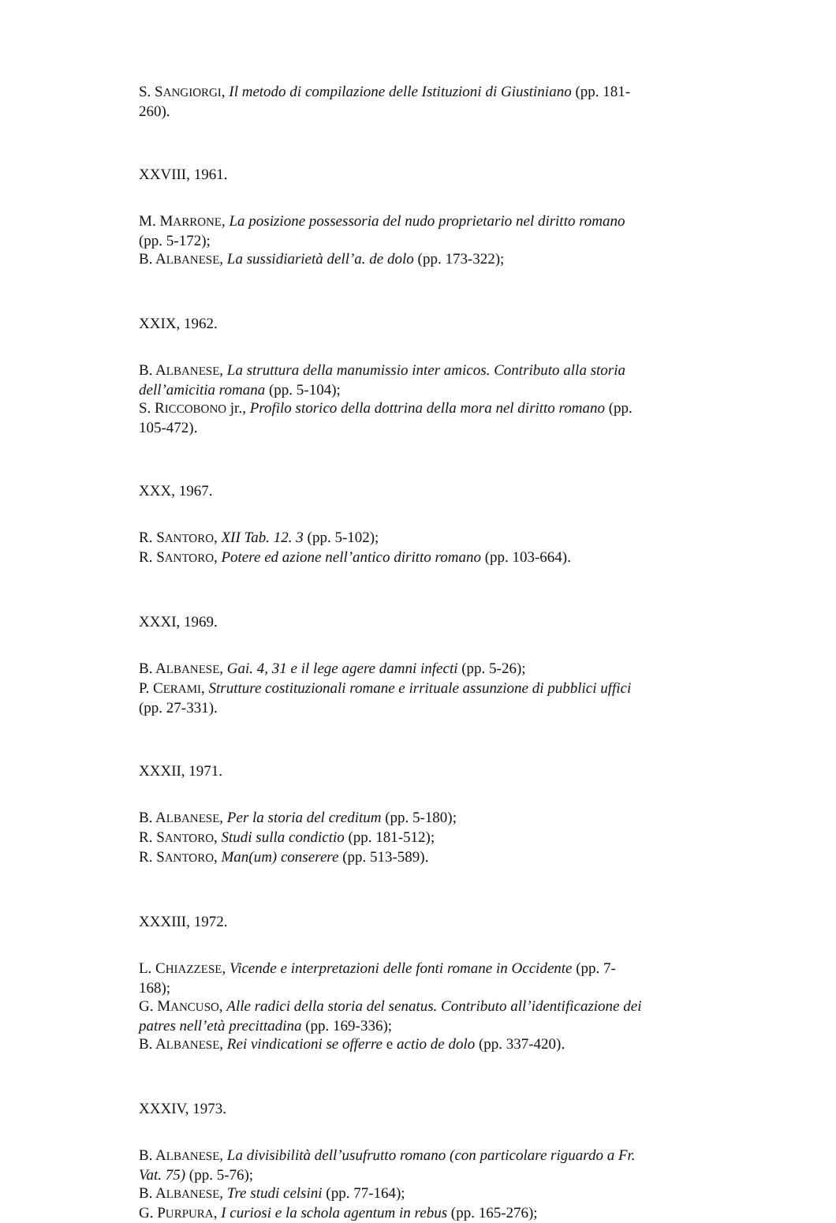S. SANGIORGI, Il metodo di compilazione delle Istituzioni di Giustiniano (pp. 181-260).
XXVIII, 1961.
M. MARRONE, La posizione possessoria del nudo proprietario nel diritto romano (pp. 5-172);
B. ALBANESE, La sussidiarietà dell’a. de dolo (pp. 173-322);
XXIX, 1962.
B. ALBANESE, La struttura della manumissio inter amicos. Contributo alla storia dell’amicitia romana (pp. 5-104);
S. RICCOBONO jr., Profilo storico della dottrina della mora nel diritto romano (pp. 105-472).
XXX, 1967.
R. SANTORO, XII Tab. 12. 3 (pp. 5-102);
R. SANTORO, Potere ed azione nell’antico diritto romano (pp. 103-664).
XXXI, 1969.
B. ALBANESE, Gai. 4, 31 e il lege agere damni infecti (pp. 5-26);
P. CERAMI, Strutture costituzionali romane e irrituale assunzione di pubblici uffici (pp. 27-331).
XXXII, 1971.
B. ALBANESE, Per la storia del creditum (pp. 5-180);
R. SANTORO, Studi sulla condictio (pp. 181-512);
R. SANTORO, Man(um) conserere (pp. 513-589).
XXXIII, 1972.
L. CHIAZZESE, Vicende e interpretazioni delle fonti romane in Occidente (pp. 7-168);
G. MANCUSO, Alle radici della storia del senatus. Contributo all’identificazione dei patres nell’età precittadina (pp. 169-336);
B. ALBANESE, Rei vindicationi se offerre e actio de dolo (pp. 337-420).
XXXIV, 1973.
B. ALBANESE, La divisibilità dell’usufrutto romano (con particolare riguardo a Fr. Vat. 75) (pp. 5-76);
B. ALBANESE, Tre studi celsini (pp. 77-164);
G. PURPURA, I curiosi e la schola agentum in rebus (pp. 165-276);